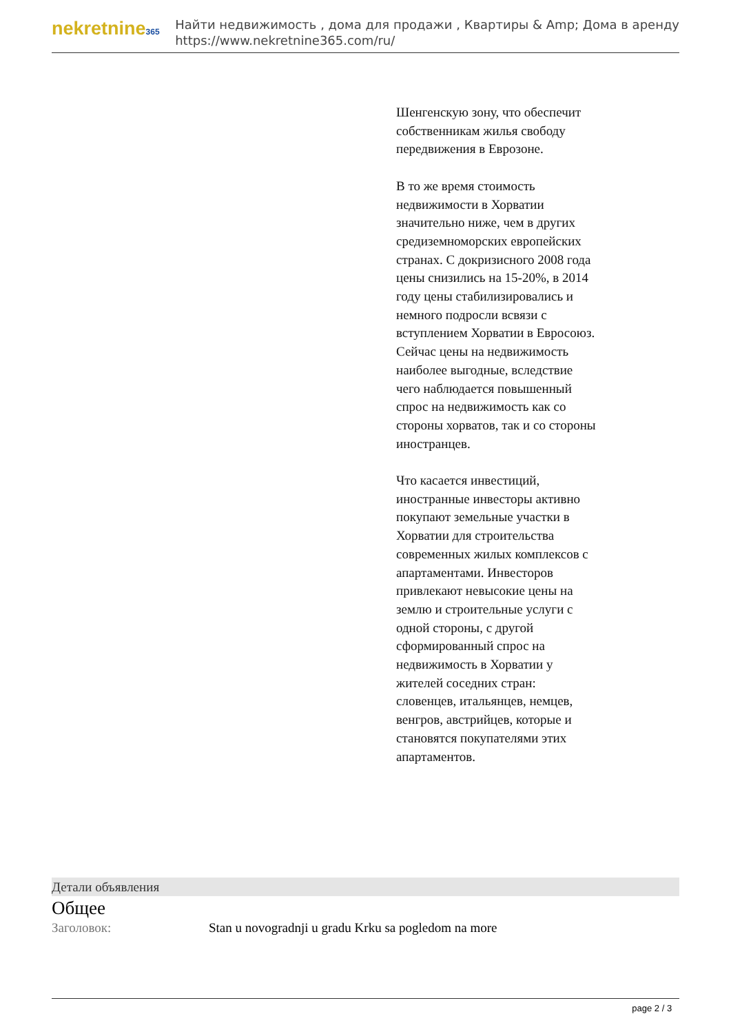nekretnine365
Найти недвижимость , дома для продажи , Квартиры & Amp; Дома в аренду
https://www.nekretnine365.com/ru/
Шенгенскую зону, что обеспечит собственникам жилья свободу передвижения в Еврозоне.
В то же время стоимость недвижимости в Хорватии значительно ниже, чем в других средиземноморских европейских странах. С докризисного 2008 года цены снизились на 15-20%, в 2014 году цены стабилизировались и немного подросли всвязи с вступлением Хорватии в Евросоюз. Сейчас цены на недвижимость наиболее выгодные, вследствие чего наблюдается повышенный спрос на недвижимость как со стороны хорватов, так и со стороны иностранцев.
Что касается инвестиций, иностранные инвесторы активно покупают земельные участки в Хорватии для строительства современных жилых комплексов с апартаментами. Инвесторов привлекают невысокие цены на землю и строительные услуги с одной стороны, с другой сформированный спрос на недвижимость в Хорватии у жителей соседних стран: словенцев, итальянцев, немцев, венгров, австрийцев, которые и становятся покупателями этих апартаментов.
Детали объявления
Общее
| Заголовок: | Stan u novogradnji u gradu Krku sa pogledom na more |
page 2 / 3